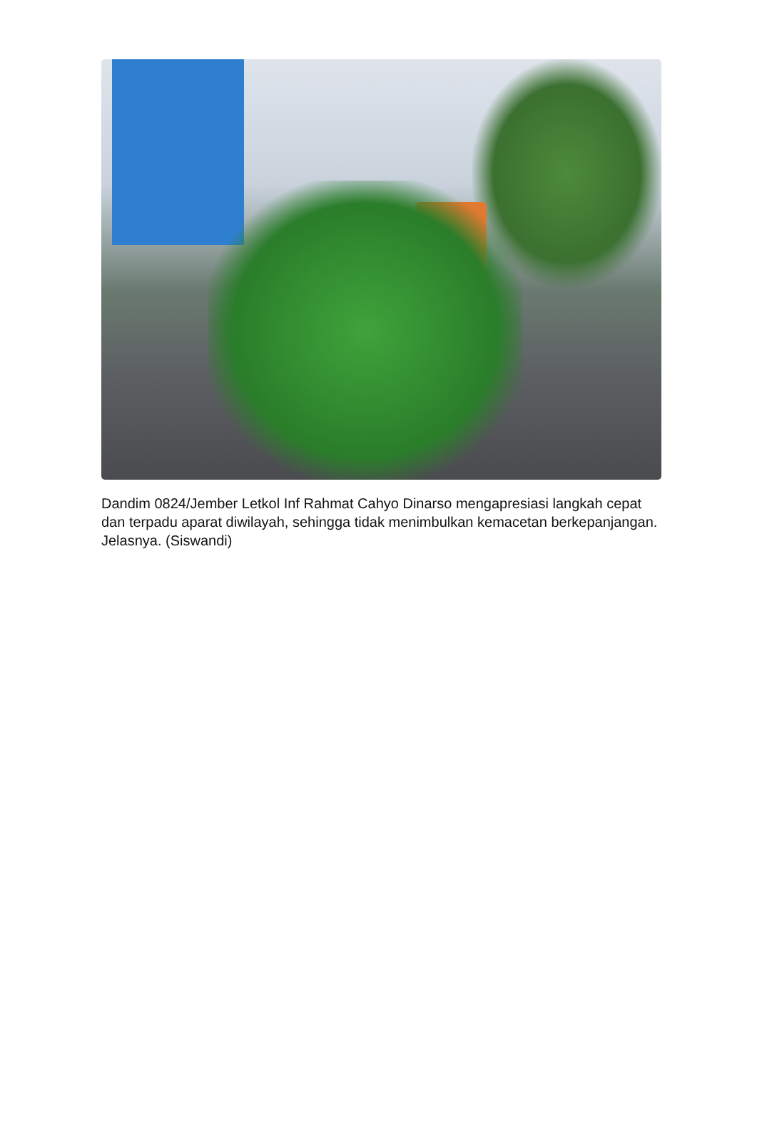Dandim 0824/Jember Letkol Inf Rahmat Cahyo Dinarso mengapresiasi langkah cepat dan terpadu aparat diwilayah, sehingga tidak menimbulkan kemacetan berkepanjangan. Jelasnya. (Siswandi)